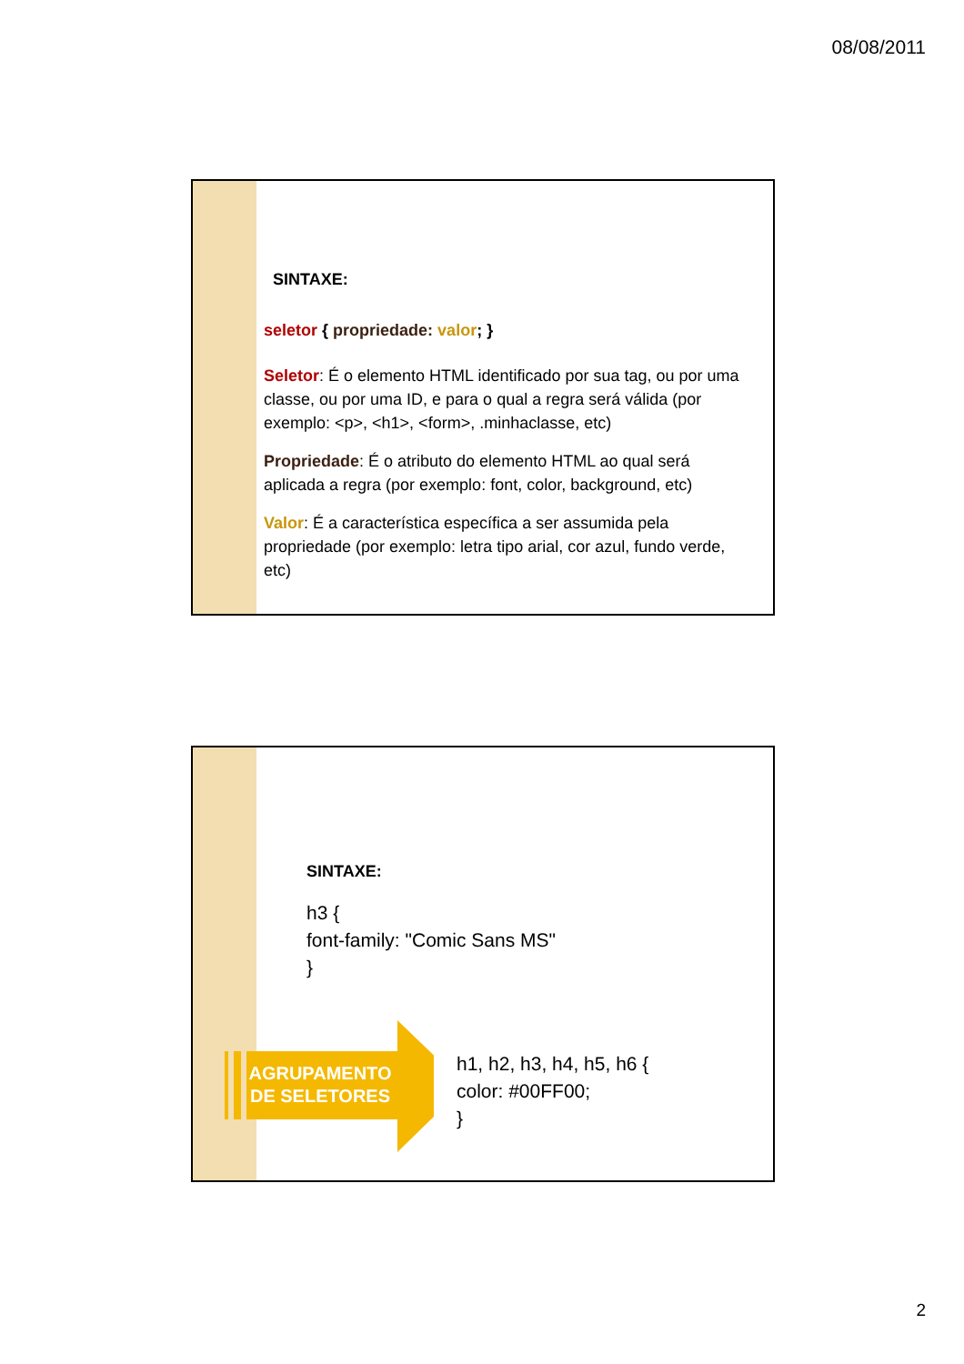08/08/2011
SINTAXE:
seletor { propriedade: valor; }
Seletor: É o elemento HTML identificado por sua tag, ou por uma classe, ou por uma ID, e para o qual a regra será válida (por exemplo: <p>, <h1>, <form>, .minhaclasse, etc)
Propriedade: É o atributo do elemento HTML ao qual será aplicada a regra (por exemplo: font, color, background, etc)
Valor: É a característica específica a ser assumida pela propriedade (por exemplo: letra tipo arial, cor azul, fundo verde, etc)
SINTAXE:
h3 {
font-family: "Comic Sans MS"
}
AGRUPAMENTO DE SELETORES
h1, h2, h3, h4, h5, h6 {
color: #00FF00;
}
2